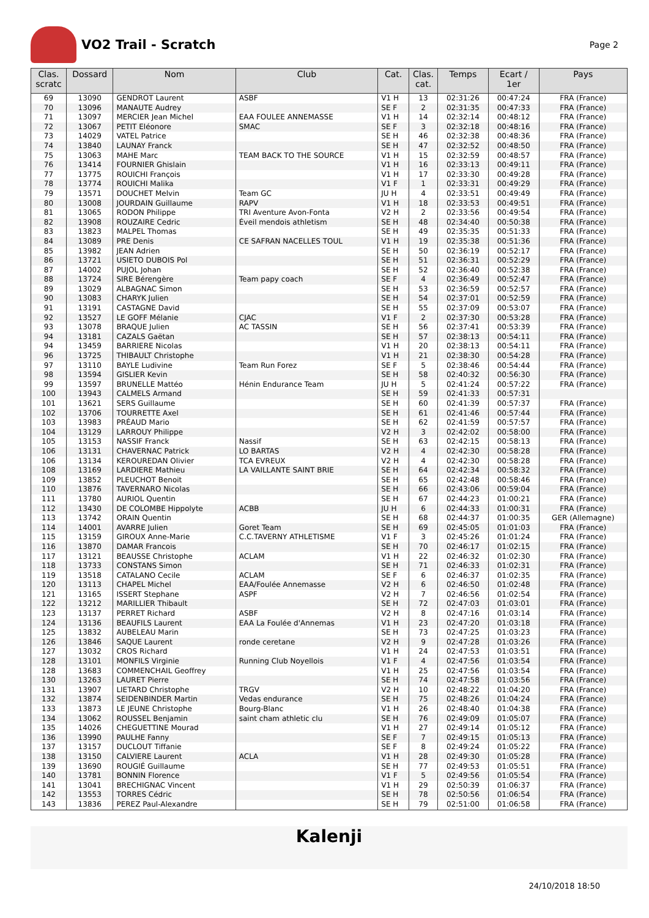VO2 Trail - Scratch
Page 2
| Clas. scratc | Dossard | Nom | Club | Cat. | Clas. cat. | Temps | Ecart / 1er | Pays |
| --- | --- | --- | --- | --- | --- | --- | --- | --- |
| 69 | 13090 | GENDROT Laurent | ASBF | V1 H | 13 | 02:31:26 | 00:47:24 | FRA (France) |
| 70 | 13096 | MANAUTE Audrey | | SE F | 2 | 02:31:35 | 00:47:33 | FRA (France) |
| 71 | 13097 | MERCIER Jean Michel | EAA FOULEE ANNEMASSE | V1 H | 14 | 02:32:14 | 00:48:12 | FRA (France) |
| 72 | 13067 | PETIT Eléonore | SMAC | SE F | 3 | 02:32:18 | 00:48:16 | FRA (France) |
| 73 | 14029 | VATEL Patrice | | SE H | 46 | 02:32:38 | 00:48:36 | FRA (France) |
| 74 | 13840 | LAUNAY Franck | | SE H | 47 | 02:32:52 | 00:48:50 | FRA (France) |
| 75 | 13063 | MAHE Marc | TEAM BACK TO THE SOURCE | V1 H | 15 | 02:32:59 | 00:48:57 | FRA (France) |
| 76 | 13414 | FOURNIER Ghislain | | V1 H | 16 | 02:33:13 | 00:49:11 | FRA (France) |
| 77 | 13775 | ROUICHI François | | V1 H | 17 | 02:33:30 | 00:49:28 | FRA (France) |
| 78 | 13774 | ROUICHI Malika | | V1 F | 1 | 02:33:31 | 00:49:29 | FRA (France) |
| 79 | 13571 | DOUCHET Melvin | Team GC | JU H | 4 | 02:33:51 | 00:49:49 | FRA (France) |
| 80 | 13008 | JOURDAIN Guillaume | RAPV | V1 H | 18 | 02:33:53 | 00:49:51 | FRA (France) |
| 81 | 13065 | RODON Philippe | TRI Aventure Avon-Fonta | V2 H | 2 | 02:33:56 | 00:49:54 | FRA (France) |
| 82 | 13908 | ROUZAIRE Cedric | Éveil mendois athletism | SE H | 48 | 02:34:40 | 00:50:38 | FRA (France) |
| 83 | 13823 | MALPEL Thomas | | SE H | 49 | 02:35:35 | 00:51:33 | FRA (France) |
| 84 | 13089 | PRE Denis | CE SAFRAN NACELLES TOUL | V1 H | 19 | 02:35:38 | 00:51:36 | FRA (France) |
| 85 | 13982 | JEAN Adrien | | SE H | 50 | 02:36:19 | 00:52:17 | FRA (France) |
| 86 | 13721 | USIETO DUBOIS Pol | | SE H | 51 | 02:36:31 | 00:52:29 | FRA (France) |
| 87 | 14002 | PUJOL Johan | | SE H | 52 | 02:36:40 | 00:52:38 | FRA (France) |
| 88 | 13724 | SIRE Bérengère | Team papy coach | SE F | 4 | 02:36:49 | 00:52:47 | FRA (France) |
| 89 | 13029 | ALBAGNAC Simon | | SE H | 53 | 02:36:59 | 00:52:57 | FRA (France) |
| 90 | 13083 | CHARYK Julien | | SE H | 54 | 02:37:01 | 00:52:59 | FRA (France) |
| 91 | 13191 | CASTAGNE David | | SE H | 55 | 02:37:09 | 00:53:07 | FRA (France) |
| 92 | 13527 | LE GOFF Mélanie | CJAC | V1 F | 2 | 02:37:30 | 00:53:28 | FRA (France) |
| 93 | 13078 | BRAQUE Julien | AC TASSIN | SE H | 56 | 02:37:41 | 00:53:39 | FRA (France) |
| 94 | 13181 | CAZALS Gaëtan | | SE H | 57 | 02:38:13 | 00:54:11 | FRA (France) |
| 94 | 13459 | BARRIERE Nicolas | | V1 H | 20 | 02:38:13 | 00:54:11 | FRA (France) |
| 96 | 13725 | THIBAULT Christophe | | V1 H | 21 | 02:38:30 | 00:54:28 | FRA (France) |
| 97 | 13110 | BAYLE Ludivine | Team Run Forez | SE F | 5 | 02:38:46 | 00:54:44 | FRA (France) |
| 98 | 13594 | GISLIER Kevin | | SE H | 58 | 02:40:32 | 00:56:30 | FRA (France) |
| 99 | 13597 | BRUNELLE Mattéo | Hénin Endurance Team | JU H | 5 | 02:41:24 | 00:57:22 | FRA (France) |
| 100 | 13943 | CALMELS Armand | | SE H | 59 | 02:41:33 | 00:57:31 | |
| 101 | 13621 | SERS Guillaume | | SE H | 60 | 02:41:39 | 00:57:37 | FRA (France) |
| 102 | 13706 | TOURRETTE Axel | | SE H | 61 | 02:41:46 | 00:57:44 | FRA (France) |
| 103 | 13983 | PRÉAUD Mario | | SE H | 62 | 02:41:59 | 00:57:57 | FRA (France) |
| 104 | 13129 | LARROUY Philippe | | V2 H | 3 | 02:42:02 | 00:58:00 | FRA (France) |
| 105 | 13153 | NASSIF Franck | Nassif | SE H | 63 | 02:42:15 | 00:58:13 | FRA (France) |
| 106 | 13131 | CHAVERNAC Patrick | LO BARTAS | V2 H | 4 | 02:42:30 | 00:58:28 | FRA (France) |
| 106 | 13134 | KEROUREDAN Olivier | TCA EVREUX | V2 H | 4 | 02:42:30 | 00:58:28 | FRA (France) |
| 108 | 13169 | LARDIERE Mathieu | LA VAILLANTE SAINT BRIE | SE H | 64 | 02:42:34 | 00:58:32 | FRA (France) |
| 109 | 13852 | PLEUCHOT Benoit | | SE H | 65 | 02:42:48 | 00:58:46 | FRA (France) |
| 110 | 13876 | TAVERNARO Nicolas | | SE H | 66 | 02:43:06 | 00:59:04 | FRA (France) |
| 111 | 13780 | AURIOL Quentin | | SE H | 67 | 02:44:23 | 01:00:21 | FRA (France) |
| 112 | 13430 | DE COLOMBE Hippolyte | ACBB | JU H | 6 | 02:44:33 | 01:00:31 | FRA (France) |
| 113 | 13742 | ORAIN Quentin | | SE H | 68 | 02:44:37 | 01:00:35 | GER (Allemagne) |
| 114 | 14001 | AVARRE Julien | Goret Team | SE H | 69 | 02:45:05 | 01:01:03 | FRA (France) |
| 115 | 13159 | GIROUX Anne-Marie | C.C.TAVERNY ATHLETISME | V1 F | 3 | 02:45:26 | 01:01:24 | FRA (France) |
| 116 | 13870 | DAMAR Francois | | SE H | 70 | 02:46:17 | 01:02:15 | FRA (France) |
| 117 | 13121 | BEAUSSE Christophe | ACLAM | V1 H | 22 | 02:46:32 | 01:02:30 | FRA (France) |
| 118 | 13733 | CONSTANS Simon | | SE H | 71 | 02:46:33 | 01:02:31 | FRA (France) |
| 119 | 13518 | CATALANO Cecile | ACLAM | SE F | 6 | 02:46:37 | 01:02:35 | FRA (France) |
| 120 | 13113 | CHAPEL Michel | EAA/Foulée Annemasse | V2 H | 6 | 02:46:50 | 01:02:48 | FRA (France) |
| 121 | 13165 | ISSERT Stephane | ASPF | V2 H | 7 | 02:46:56 | 01:02:54 | FRA (France) |
| 122 | 13212 | MARILLIER Thibault | | SE H | 72 | 02:47:03 | 01:03:01 | FRA (France) |
| 123 | 13137 | PERRET Richard | ASBF | V2 H | 8 | 02:47:16 | 01:03:14 | FRA (France) |
| 124 | 13136 | BEAUFILS Laurent | EAA La Foulée d'Annemas | V1 H | 23 | 02:47:20 | 01:03:18 | FRA (France) |
| 125 | 13832 | AUBELEAU Marin | | SE H | 73 | 02:47:25 | 01:03:23 | FRA (France) |
| 126 | 13846 | SAQUE Laurent | ronde ceretane | V2 H | 9 | 02:47:28 | 01:03:26 | FRA (France) |
| 127 | 13032 | CROS Richard | | V1 H | 24 | 02:47:53 | 01:03:51 | FRA (France) |
| 128 | 13101 | MONFILS Virginie | Running Club Noyellois | V1 F | 4 | 02:47:56 | 01:03:54 | FRA (France) |
| 128 | 13683 | COMMENCHAIL Geoffrey | | V1 H | 25 | 02:47:56 | 01:03:54 | FRA (France) |
| 130 | 13263 | LAURET Pierre | | SE H | 74 | 02:47:58 | 01:03:56 | FRA (France) |
| 131 | 13907 | LIETARD Christophe | TRGV | V2 H | 10 | 02:48:22 | 01:04:20 | FRA (France) |
| 132 | 13874 | SEIDENBINDER Martin | Vedas endurance | SE H | 75 | 02:48:26 | 01:04:24 | FRA (France) |
| 133 | 13873 | LE JEUNE Christophe | Bourg-Blanc | V1 H | 26 | 02:48:40 | 01:04:38 | FRA (France) |
| 134 | 13062 | ROUSSEL Benjamin | saint cham athletic clu | SE H | 76 | 02:49:09 | 01:05:07 | FRA (France) |
| 135 | 14026 | CHEGUETTINE Mourad | | V1 H | 27 | 02:49:14 | 01:05:12 | FRA (France) |
| 136 | 13990 | PAULHE Fanny | | SE F | 7 | 02:49:15 | 01:05:13 | FRA (France) |
| 137 | 13157 | DUCLOUT Tiffanie | | SE F | 8 | 02:49:24 | 01:05:22 | FRA (France) |
| 138 | 13150 | CALVIERE Laurent | ACLA | V1 H | 28 | 02:49:30 | 01:05:28 | FRA (France) |
| 139 | 13690 | ROUGIÉ Guillaume | | SE H | 77 | 02:49:53 | 01:05:51 | FRA (France) |
| 140 | 13781 | BONNIN Florence | | V1 F | 5 | 02:49:56 | 01:05:54 | FRA (France) |
| 141 | 13041 | BRECHIGNAC Vincent | | V1 H | 29 | 02:50:39 | 01:06:37 | FRA (France) |
| 142 | 13553 | TORRES Cédric | | SE H | 78 | 02:50:56 | 01:06:54 | FRA (France) |
| 143 | 13836 | PEREZ Paul-Alexandre | | SE H | 79 | 02:51:00 | 01:06:58 | FRA (France) |
Kalenji
24/10/2018 18:50